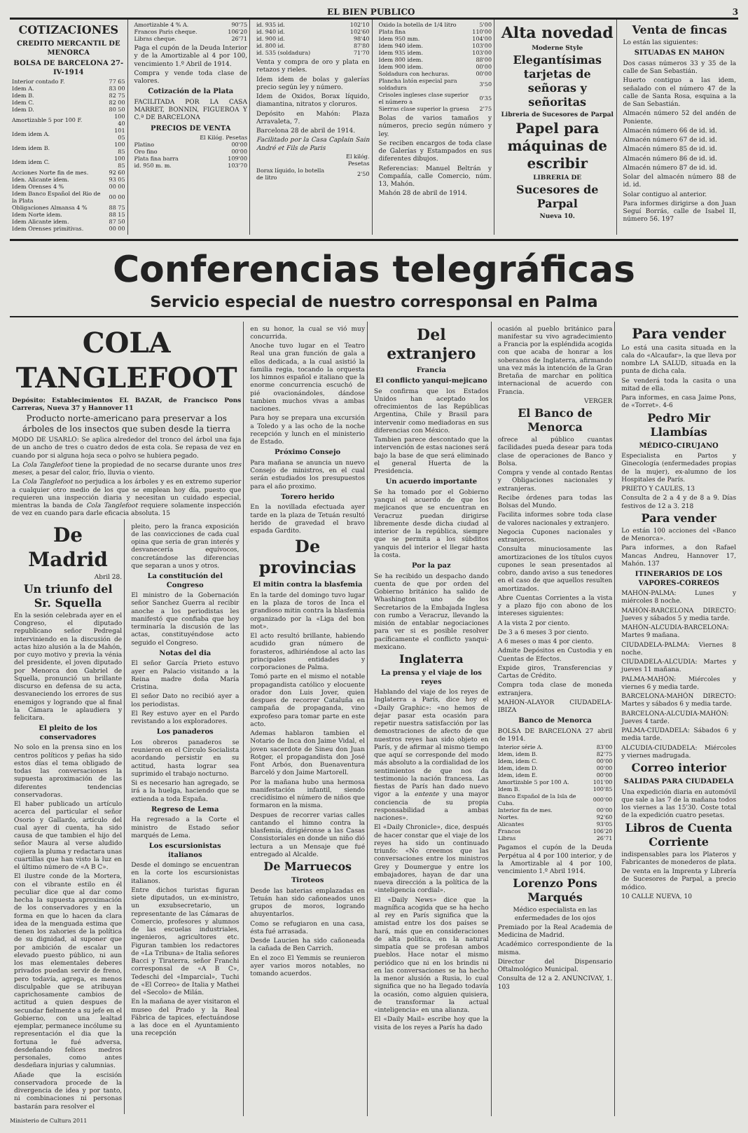EL BIEN PUBLICO 3
COTIZACIONES
CREDITO MERCANTIL DE MENORCA
BOLSA DE BARCELONA 27-IV-1914
| Interior contado F. | 77 65 |
| Idem A. | 83 00 |
| Idem B. | 82 75 |
| Idem C. | 82 00 |
| Idem D. | 80 50 |
| Amortizable 5 por 100 F. | 100 40 |
| Idem idem A. | 101 05 |
| Idem idem B. | 100 85 |
| Idem idem C. | 100 85 |
| Acciones Norte fin de mes. | 92 60 |
| Iden. Alicante idem. | 93 05 |
| Idem Orenses 4 % | 00 00 |
| Idem Banco Español del Rio de la Plata | 00 00 |
| Obligaciones Almansa 4 % | 88 75 |
| Idem Norte idem. | 88 15 |
| Idem Alicante idem. | 87 50 |
| Idem Orenses primitivas. | 00 00 |
| Amortizable 4 % A. | 90'75 |
| Francos Paris cheque. | 106'20 |
| Libras cheque. | 26'71 |
Paga el cupón de la Deuda Interior y de la Amortizable al 4 por 100, vencimiento 1.º Abril de 1914.
Compra y vende toda clase de valores.
Cotización de la Plata
FACILITADA POR LA CASA MARRET, BONNIN, FIGUEROA Y C.ª DE BARCELONA
PRECIOS DE VENTA
| | El Kilóg. Pesetas |
| Platino | 00'00 |
| Oro fino | 00'00 |
| Plata fina barra | 109'00 |
| id. 950 m. m. | 103'70 |
| id. 935 id. | 102'10 |
| id. 940 id. | 102'60 |
| id. 900 id. | 98'40 |
| id. 800 id. | 87'80 |
| id. 535 (soldadura) | 71'70 |
Venta y compra de oro y plata en retazos y rieles.
Idem idem de bolas y galerías precio según ley y número.
Idem de Oxidos, Borax líquido, diamantina, nitratos y cloruros.
Depósito en Mahón: Plaza Arravaleta, 7.
Barcelona 28 de abril de 1914.
Facilitado por la Casa Caplain Sain André et Fils de Paris
| | El kilóg. Pesetas |
| Borax líquido, lo botella de litro | 2'50 |
| Oxido la botella de 1/4 litro | 5'00 |
| Plata fina | 110'00 |
| Idem 950 mm. | 104'00 |
| Idem 940 idem. | 103'00 |
| Idem 935 idem. | 103'00 |
| Idem 800 idem. | 88'00 |
| Idem 900 idem. | 00'00 |
| Soldadura con hechuras. | 00'00 |
| Plancha latón especial para soldadura | 3'50 |
| Crisoles ingleses clase superior el número a | 0'35 |
| Sierras clase superior la gruesa | 2'75 |
Bolas de varios tamaños y números, precio según número y ley.
Se reciben encargos de toda clase de Galerías y Estampados en sus diferentes dibujos.
Referencias: Manuel Beltrán y Compañía, calle Comercio, núm. 13, Mahón.
Mahón 28 de abril de 1914.
Alta novedad
Moderne Style
Elegantísimas tarjetas de señoras y señoritas
Libreria de Sucesores de Parpal
Papel para máquinas de escribir
LIBRERIA DE
Sucesores de Parpal
Nueva 10.
Venta de fincas
Lo están las siguientes:
SITUADAS EN MAHON
Dos casas números 33 y 35 de la calle de San Sebastián.
Huerto contiguo a las idem, señalado con el número 47 de la calle de Santa Rosa, esquina a la de San Sebastián.
Almacén número 52 del andén de Poniente.
Almacén número 66 de id. id.
Almacén número 67 de id. id.
Almacén número 85 de id. id.
Almacén número 86 de id. id.
Almacén número 87 de id. id.
Solar del almacén número 88 de id. id.
Solar contiguo al anterior.
Para informes dirigirse a don Juan Seguí Borrás, calle de Isabel II, número 56. 197
Conferencias telegráficas
Servicio especial de nuestro corresponsal en Palma
COLA TANGLEFOOT
Depósito: Establecimientos EL BAZAR, de Francisco Pons Carreras, Nueva 37 y Hannover 11
Producto norte-americano para preservar a los árboles de los insectos que suben desde la tierra
MODO DE USARLO: Se aplica alrededor del tronco del árbol una faja de un ancho de tres o cuatro dedos de esta cola. Se repasa de vez en cuando por si alguna hoja seca o polvo se hubiera pegado.
La Cola Tanglefoot tiene la propiedad de no secarse durante unos tres meses, a pesar del calor, frío, lluvia o viento.
La Cola Tanglefoot no perjudica a los árboles y es en extremo superior a cualquier otro medio de los que se emplean hoy día, puesto que requieren una inspección diaria y necesitan un cuidado especial, mientras la banda de Cola Tanglefoot requiere solamente inspección de vez en cuando para darle eficacia absoluta. 15
De Madrid
Abril 28.
Un triunfo del Sr. Squella
En la sesión celebrada ayer en el Congreso, el diputado republicano señor Pedregal interviniendo en la discusión de actas hizo alusión a la de Mahón, por cuyo motivo y previa la vénia del presidente, el joven diputado por Menorca don Gabriel de Squella, pronunció un brillante discurso en defensa de su acta, desvaneciendo los errores de sus enemigos y logrando que al final la Cámara le aplaudiera y felicitara.
El pleito de los conservadores
No solo en la prensa sino en los centros políticos y peñas ha sido estos días el tema obligado de todas las conversaciones la supuesta aproximación de las diferentes tendencias conservadoras.
El haber publicado un artículo acerca del particular el señor Osorio y Gallardo, artículo del cual ayer di cuenta, ha sido causa de que tambien el hijo del señor Maura al verse aludido cojiera la pluma y redactara unas cuartillas que han visto la luz en el último número de «A B C».
El ilustre conde de la Mortera, con el vibrante estilo en él peculiar dice que al dar como hecha la supuesta aproximación de los conservadores y en la forma en que lo hacen da clara idea de la menguada estima que tienen los zahories de la política de su dignidad, al suponer que por ambición de escalar un elevado puesto público, ni aun los mas elementales deberes privados puedan servir de freno, pero todavía, agrega, es menos disculpable que se atribuyan caprichosamente cambios de actitud a quien despues de secundar fielmente a su jefe en el Gobierno, con una lealtad ejemplar, permanece incólume su representación el dia que la fortuna le fué adversa, desdeñando felices medros personales, como antes desdeñara injurias y calumnias.
Añade que la escisión conservadora procede de la divergencia de idea y por tanto, ni combinaciones ni personas bastarán para resolver el
pleito, pero la franca exposición de las convicciones de cada cual opina que seria de gran interés y desvanecería equívocos, concretándose las diferencias que separan a unos y otros.
La constitución del Congreso
El ministro de la Gobernación señor Sanchez Guerra al recibir anoche a los periodistas les manifestó que confiaba que hoy terminaría la discusión de las actas, constituyéndose acto seguido el Congreso.
Notas del dia
El señor García Prieto estuvo ayer en Palacio visitando a la Reina madre doña María Cristina.
El señor Dato no recibió ayer a los periodistas.
El Rey estuvo ayer en el Pardo revistando a los exploradores.
Los panaderos
Los obreros panaderos se reunieron en el Círculo Socialista acordando persistir en su actitud, hasta lograr sea suprimido el trabajo nocturno.
Si es necesario han agregado, se irá a la huelga, haciendo que se extienda a toda España.
Regreso de Lema
Ha regresado a la Corte el ministro de Estado señor marqués de Lema.
Los escursionistas italianos
Desde el domingo se encuentran en la corte los escursionistas italianos.
Entre dichos turistas figuran siete diputados, un ex-ministro, un exsubsecretario, un representante de las Cámaras de Comercio, profesores y alumnos de las escuelas industriales, ingenieros, agricultores etc. Figuran tambien los redactores de «La Tribuna» de Italia señores Bacci y Tiraterra, señor Franchi corresponsal de «A B C», Tedeschi del «Imparcial», Tuchi de «El Correo» de Italia y Mathei del «Secolo» de Milán.
En la mañana de ayer visitaron el museo del Prado y la Real Fábrica de tapices, efectuándose a las doce en el Ayuntamiento una recepción
en su honor, la cual se vió muy concurrida.
Anoche tuvo lugar en el Teatro Real una gran función de gala a ellos dedicada, a la cual asistió la familia regia, tocando la orquesta los himnos español e italiano que la enorme concurrencia escuchó de pié ovacionándoles, dándose tambien muchos vivas a ambas naciones.
Para hoy se prepara una excursión a Toledo y a las ocho de la noche recepción y lunch en el ministerio de Estado.
Próximo Consejo
Para mañana se anuncia un nuevo Consejo de ministros, en el cual serán estudiados los presupuestos para el año proximo.
Torero herido
En la novillada efectuada ayer tarde en la plaza de Tetuán resultó herido de gravedad el bravo espada Gardito.
De provincias
El mitin contra la blasfemia
En la tarde del domingo tuvo lugar en la plaza de toros de Inca el grandioso mitin contra la blasfemia organizado por la «Liga del bon mot».
El acto resultó brillante, habiendo acudido gran número de forasteros, adhiriéndose al acto las principales entidades y corporaciones de Palma.
Tomó parte en el mismo el notable propagandista católico y elocuente orador don Luis Jover, quien despues de recorrer Cataluña en campaña de propaganda, vino exprofeso para tomar parte en este acto.
Ademas hablaron tambien el Notario de Inca don Jaime Vidal, el joven sacerdote de Sineu don Juan Rotger, el propagandista don José Font Arbós, don Buenaventura Barceló y don Jaime Martorell.
Por la mañana hubo una hermosa manifestación infantil, siendo crecidísimo el número de niños que formaron en la misma.
Despues de recorrer varias calles cantando el himno contra la blasfemia, dirigiéronse a las Casas Consistoriales en donde un niño dió lectura a un Mensaje que fué entregado al Alcalde.
De Marruecos
Tiroteos
Desde las baterias emplazadas en Tetuán han sido cañoneados unos grupos de moros, logrando ahuyentarlos.
Como se refugiaron en una casa, ésta fué arrasada.
Desde Laucien ha sido cañoneada la cañada de Ben Carrich.
En el zoco El Yemmis se reunieron ayer varios moros notables, no tomando acuerdos.
Del extranjero
Francia
El conflicto yanqui-mejicano
Se confirma que los Estados Unidos han aceptado los ofrecimientos de las Repúblicas Argentina, Chile y Brasil para intervenir como mediadoras en sus diferencias con México.
Tambien parece descontado que la intervención de estas naciones será bajo la base de que será eliminado el general Huerta de la Presidencia.
Un acuerdo importante
Se ha tomado por el Gobierno yanqui el acuerdo de que los mejicanos que se encuentran en Veracruz puedan dirigirse libremente desde dicha ciudad al interior de la república, siempre que se permita a los súbditos yanquis del interior el llegar hasta la costa.
Por la paz
Se ha recibido un despacho dando cuenta de que por orden del Gobierno británico ha salido de Whashington uno de los Secretarios de la Embajada Inglesa con rumbo a Veracruz, llevando la misión de entablar negociaciones para ver si es posible resolver pacíficamente el conflicto yanqui-mexicano.
Inglaterra
La prensa y el viaje de los reyes
Hablando del viaje de los reyes de Inglaterra a París, dice hoy el «Daily Graphic»: «no hemos de dejar pasar esta ocasión para repetir nuestra satisfacción por las demostraciones de afecto de que nuestros reyes han sido objeto en París, y de afirmar al mismo tiempo que aquí se corresponde del modo más absoluto a la cordialidad de los sentimientos de que nos da testimonio la nación francesa. Las fiestas de París han dado nuevo vigor a la entente y una mayor conciencia de su propia responsabilidad a ambas naciones».
El «Daily Chronicle», dice, después de hacer constar que el viaje de los reyes ha sido un continuado triunfo: «No creemos que las conversaciones entre los ministros Grey y Doumergue y entre los embajadores, hayan de dar una nueva dirección a la política de la «inteligencia cordial».
El «Daily News» dice que la magnífica acogida que se ha hecho al rey en París significa que la amistad entre los dos países se hará, más que en consideraciones de alta política, en la natural simpatía que se profesan ambos pueblos. Hace notar el mismo periódico que ni en los brindis ni en las conversaciones se ha hecho la menor alusión a Rusia, lo cual significa que no ha llegado todavía la ocasión, como alguien quisiera, de transformar la actual «inteligencia» en una alianza.
El «Daily Mail» escribe hoy que la visita de los reyes a París ha dado
ocasión al pueblo británico para manifestar su vivo agradecimiento a Francia por la espléndida acogida con que acaba de honrar a los soberanos de Inglaterra, afirmando una vez más la intención de la Gran Bretaña de marchar en política internacional de acuerdo con Francia.
VERGER
El Banco de Menorca
ofrece al público cuantas facilidades pueda desear para toda clase de operaciones de Banco y Bolsa.
Compra y vende al contado Rentas y Obligaciones nacionales y extranjeras.
Recibe órdenes para todas las Bolsas del Mundo.
Facilita informes sobre toda clase de valores nacionales y extranjero.
Negocia Cupones nacionales y extranjeros.
Consulta minuciosamente las amortizaciones de los títulos cuyos cupones le sean presentados al cobro, dando aviso a sus tenedores en el caso de que aquellos resulten amortizados.
Abre Cuentas Corrientes a la vista y a plazo fijo con abono de los intereses siguientes:
A la vista 2 por ciento.
De 3 a 6 meses 3 por ciento.
A 6 meses o mas 4 por ciento.
Admite Depósitos en Custodia y en Cuentas de Efectos.
Expide giros, Transferencias y Cartas de Crédito.
Compra toda clase de moneda extranjera.
MAHON-ALAYOR CIUDADELA-IBIZA
Banco de Menorca
BOLSA DE BARCELONA 27 abril de 1914.
| Interior série A. | 83'00 |
| Idem, idem B. | 82'75 |
| Idem, idem C. | 00'00 |
| Idem, idem D. | 00'00 |
| Idem, idem E. | 00'00 |
| Amortizable 5 por 100 A. | 101'00 |
| Idem B. | 100'85 |
| Banco Español de la Isla de Cuba. | 000'00 |
| Interior fin de mes. | 00'00 |
| Nortes. | 92'60 |
| Alicantes | 93'05 |
| Francos | 106'20 |
| Libras | 26'71 |
Pagamos el cupón de la Deuda Perpétua al 4 por 100 interior, y de la Amortizable al 4 por 100, vencimiento 1.º Abril 1914.
Lorenzo Pons Marqués
Médico especialista en las enfermedades de los ojos
Premiado por la Real Academia de Medicina de Madrid.
Académico correspondiente de la misma.
Director del Dispensario Oftalmológico Municipal.
Consulta de 12 a 2. ANUNCIVAY, 1. 103
Para vender
Lo está una casita situada en la cala do «Alcaufar», la que lleva por nombre LA SALUD, situada en la punta de dicha cala.
Se venderá toda la casita o una mitad de ella.
Para informes, en casa Jaime Pons, de «Torret». 4-6
Pedro Mir Llambías
MÉDICO-CIRUJANO
Especialista en Partos y Ginecología (enfermedades propias de la mujer), ex-alumno de los Hospitales de París.
PRIETO Y CAULES, 13
Consulta de 2 a 4 y de 8 a 9. Días festivos de 12 a 3. 218
Para vender
Lo están 100 acciones del «Banco de Menorca».
Para informes, a don Rafael Mancas Andreu, Hannover 17, Mahón. 137
ITINERARIOS DE LOS VAPORES-CORREOS
MAHÓN-PALMA: Lunes y miércoles 8 noche.
MAHÓN-BARCELONA DIRECTO: Jueves y sábados 5 y media tarde.
MAHÓN-ALCUDIA-BARCELONA: Martes 9 mañana.
CIUDADELA-PALMA: Viernes 8 noche.
CIUDADELA-ALCUDIA: Martes y jueves 11 mañana.
PALMA-MAHÓN: Miércoles y viernes 6 y media tarde.
BARCELONA-MAHÓN DIRECTO: Martes y sábados 6 y media tarde.
BARCELONA-ALCUDIA-MAHÓN: Jueves 4 tarde.
PALMA-CIUDADELA: Sábados 6 y media tarde.
ALCUDIA-CIUDADELA: Miércoles y viernes madrugada.
Correo interior
SALIDAS PARA CIUDADELA
Una expedición diaria en automóvil que sale a las 7 de la mañana todos los viernes a las 15'30. Coste total de la expedición cuatro pesetas.
Libros de Cuenta Corriente
indispensables para los Plateros y Fabricantes de monederos de plata.
De venta en la Imprenta y Librería de Sucesores de Parpal, a precio módico.
10 CALLE NUEVA, 10
Ministerio de Cultura 2011